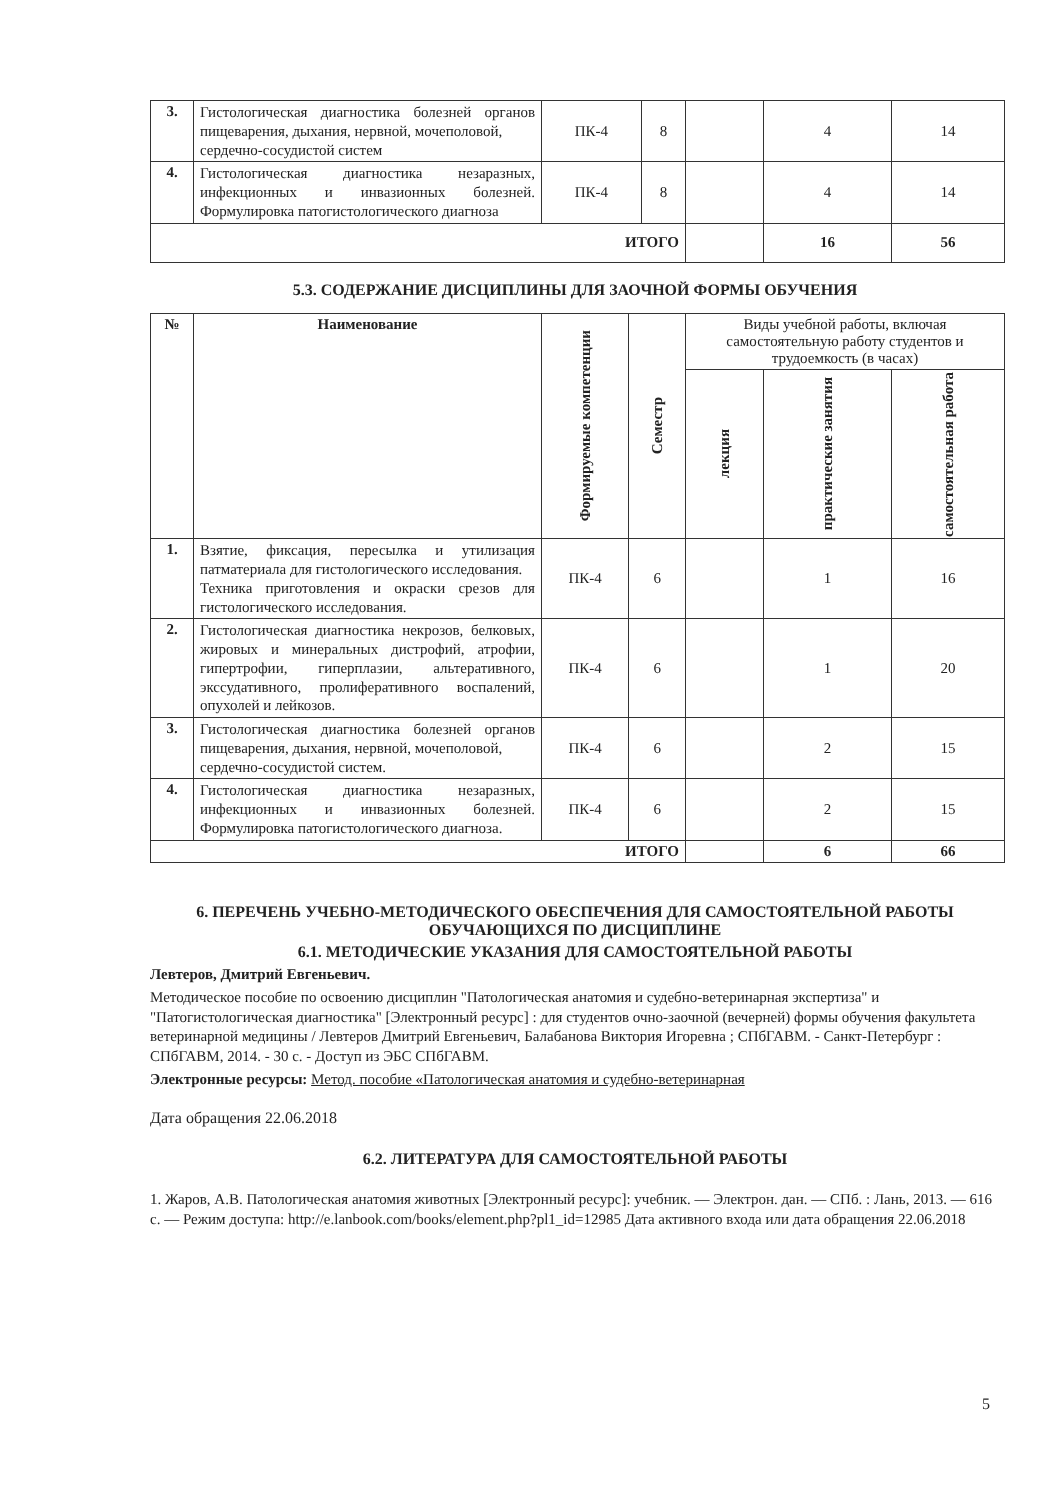| 3. | Гистологическая диагностика болезней органов пищеварения, дыхания, нервной, мочеполовой, сердечно-сосудистой систем | ПК-4 | 8 | | 4 | 14 |
| 4. | Гистологическая диагностика незаразных, инфекционных и инвазионных болезней. Формулировка патогистологического диагноза | ПК-4 | 8 | | 4 | 14 |
| ИТОГО | | | | | 16 | 56 |
5.3. СОДЕРЖАНИЕ ДИСЦИПЛИНЫ ДЛЯ ЗАОЧНОЙ ФОРМЫ ОБУЧЕНИЯ
| № | Наименование | Формируемые компетенции | Семестр | Виды учебной работы, включая самостоятельную работу студентов и трудоемкость (в часах) | | |
| --- | --- | --- | --- | --- | --- | --- |
| | | | | лекция | практические занятия | самостоятельная работа |
| 1. | Взятие, фиксация, пересылка и утилизация патматериала для гистологического исследования. Техника приготовления и окраски срезов для гистологического исследования. | ПК-4 | 6 | | 1 | 16 |
| 2. | Гистологическая диагностика некрозов, белковых, жировых и минеральных дистрофий, атрофии, гипертрофии, гиперплазии, альтеративного, экссудативного, пролиферативного воспалений, опухолей и лейкозов. | ПК-4 | 6 | | 1 | 20 |
| 3. | Гистологическая диагностика болезней органов пищеварения, дыхания, нервной, мочеполовой, сердечно-сосудистой систем. | ПК-4 | 6 | | 2 | 15 |
| 4. | Гистологическая диагностика незаразных, инфекционных и инвазионных болезней. Формулировка патогистологического диагноза. | ПК-4 | 6 | | 2 | 15 |
| ИТОГО | | | | | 6 | 66 |
6. ПЕРЕЧЕНЬ УЧЕБНО-МЕТОДИЧЕСКОГО ОБЕСПЕЧЕНИЯ ДЛЯ САМОСТОЯТЕЛЬНОЙ РАБОТЫ ОБУЧАЮЩИХСЯ ПО ДИСЦИПЛИНЕ
6.1. МЕТОДИЧЕСКИЕ УКАЗАНИЯ ДЛЯ САМОСТОЯТЕЛЬНОЙ РАБОТЫ
Левтеров, Дмитрий Евгеньевич.
Методическое пособие по освоению дисциплин "Патологическая анатомия и судебно-ветеринарная экспертиза" и "Патогистологическая диагностика" [Электронный ресурс] : для студентов очно-заочной (вечерней) формы обучения факультета ветеринарной медицины / Левтеров Дмитрий Евгеньевич, Балабанова Виктория Игоревна ; СПбГАВМ. - Санкт-Петербург : СПбГАВМ, 2014. - 30 с. - Доступ из ЭБС СПбГАВМ.
Электронные ресурсы: Метод. пособие «Патологическая анатомия и судебно-ветеринарная
Дата обращения 22.06.2018
6.2. ЛИТЕРАТУРА ДЛЯ САМОСТОЯТЕЛЬНОЙ РАБОТЫ
1. Жаров, А.В. Патологическая анатомия животных [Электронный ресурс]: учебник. — Электрон. дан. — СПб. : Лань, 2013. — 616 с. — Режим доступа: http://e.lanbook.com/books/element.php?pl1_id=12985 Дата активного входа или дата обращения 22.06.2018
5